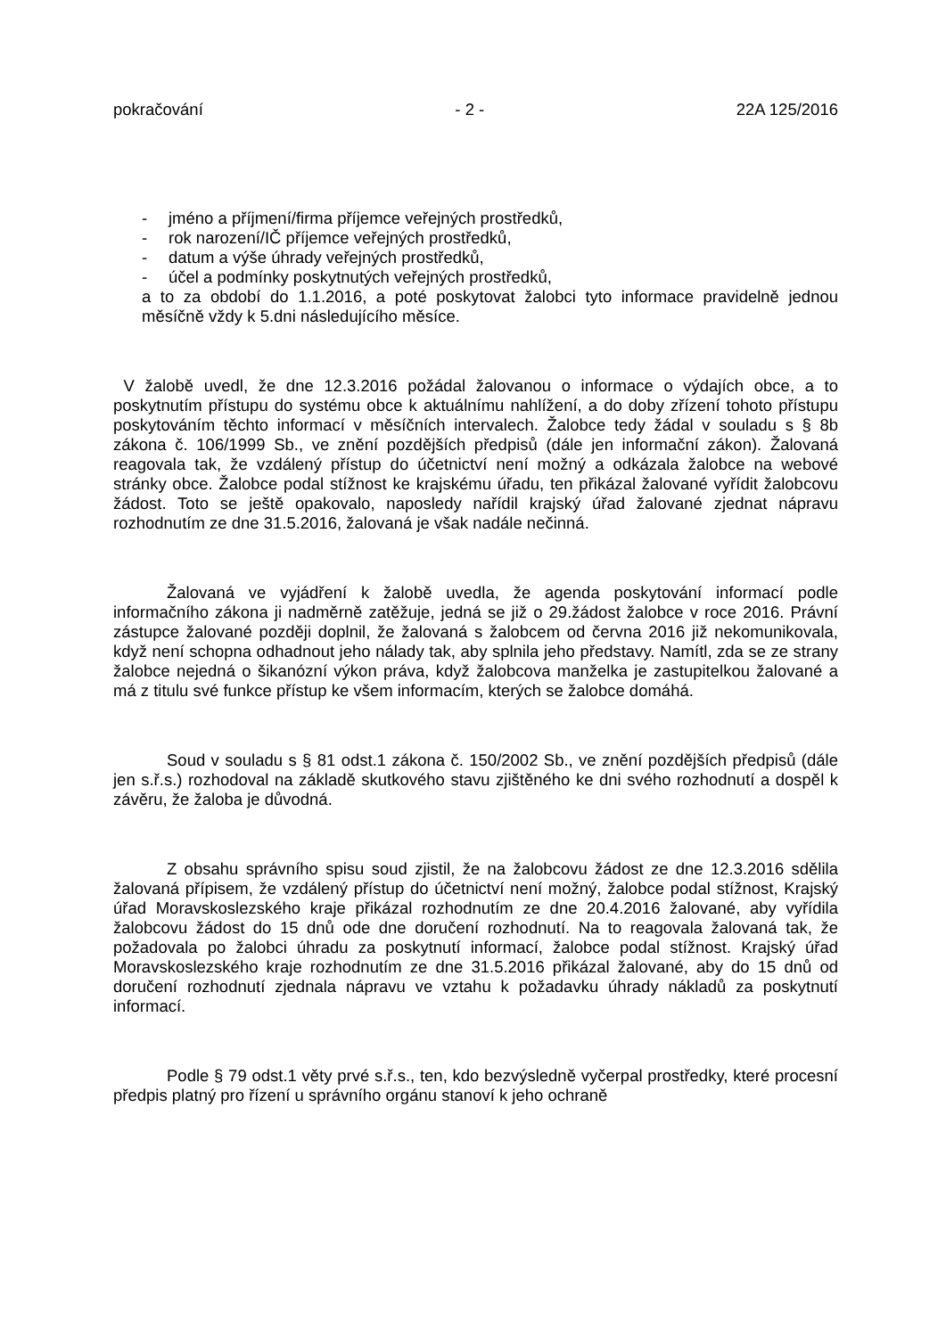pokračování - 2 - 22A 125/2016
- jméno a příjmení/firma příjemce veřejných prostředků,
- rok narození/IČ příjemce veřejných prostředků,
- datum a výše úhrady veřejných prostředků,
- účel a podmínky poskytnutých veřejných prostředků,
a to za období do 1.1.2016, a poté poskytovat žalobci tyto informace pravidelně jednou měsíčně vždy k 5.dni následujícího měsíce.
V žalobě uvedl, že dne 12.3.2016 požádal žalovanou o informace o výdajích obce, a to poskytnutím přístupu do systému obce k aktuálnímu nahlížení, a do doby zřízení tohoto přístupu poskytováním těchto informací v měsíčních intervalech. Žalobce tedy žádal v souladu s § 8b zákona č. 106/1999 Sb., ve znění pozdějších předpisů (dále jen informační zákon). Žalovaná reagovala tak, že vzdálený přístup do účetnictví není možný a odkázala žalobce na webové stránky obce. Žalobce podal stížnost ke krajskému úřadu, ten přikázal žalované vyřídit žalobcovu žádost. Toto se ještě opakovalo, naposledy nařídil krajský úřad žalované zjednat nápravu rozhodnutím ze dne 31.5.2016, žalovaná je však nadále nečinná.
Žalovaná ve vyjádření k žalobě uvedla, že agenda poskytování informací podle informačního zákona ji nadměrně zatěžuje, jedná se již o 29.žádost žalobce v roce 2016. Právní zástupce žalované později doplnil, že žalovaná s žalobcem od června 2016 již nekomunikovala, když není schopna odhadnout jeho nálady tak, aby splnila jeho představy. Namítl, zda se ze strany žalobce nejedná o šikanózní výkon práva, když žalobcova manželka je zastupitelkou žalované a má z titulu své funkce přístup ke všem informacím, kterých se žalobce domáhá.
Soud v souladu s § 81 odst.1 zákona č. 150/2002 Sb., ve znění pozdějších předpisů (dále jen s.ř.s.) rozhodoval na základě skutkového stavu zjištěného ke dni svého rozhodnutí a dospěl k závěru, že žaloba je důvodná.
Z obsahu správního spisu soud zjistil, že na žalobcovu žádost ze dne 12.3.2016 sdělila žalovaná přípisem, že vzdálený přístup do účetnictví není možný, žalobce podal stížnost, Krajský úřad Moravskoslezského kraje přikázal rozhodnutím ze dne 20.4.2016 žalované, aby vyřídila žalobcovu žádost do 15 dnů ode dne doručení rozhodnutí. Na to reagovala žalovaná tak, že požadovala po žalobci úhradu za poskytnutí informací, žalobce podal stížnost. Krajský úřad Moravskoslezského kraje rozhodnutím ze dne 31.5.2016 přikázal žalované, aby do 15 dnů od doručení rozhodnutí zjednala nápravu ve vztahu k požadavku úhrady nákladů za poskytnutí informací.
Podle § 79 odst.1 věty prvé s.ř.s., ten, kdo bezvýsledně vyčerpal prostředky, které procesní předpis platný pro řízení u správního orgánu stanoví k jeho ochraně